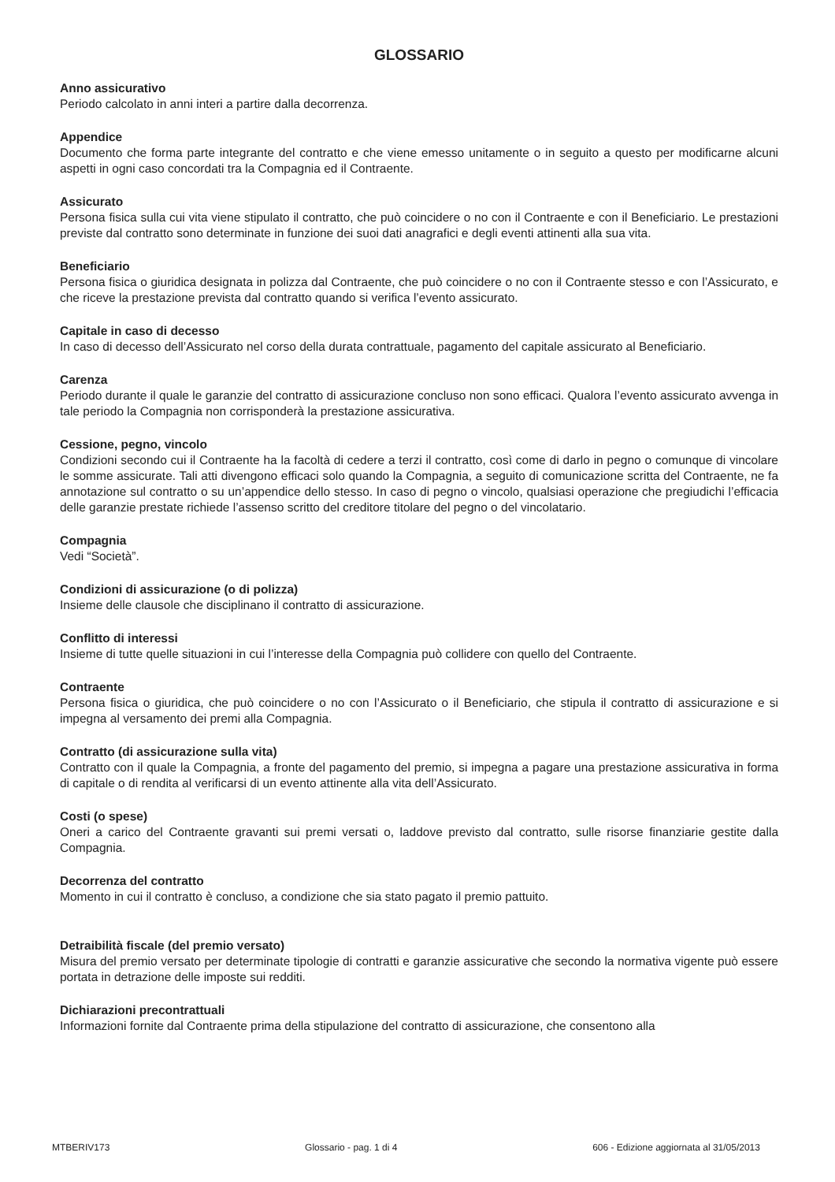GLOSSARIO
Anno assicurativo
Periodo calcolato in anni interi a partire dalla decorrenza.
Appendice
Documento che forma parte integrante del contratto e che viene emesso unitamente o in seguito a questo per modificarne alcuni aspetti in ogni caso concordati tra la Compagnia ed il Contraente.
Assicurato
Persona fisica sulla cui vita viene stipulato il contratto, che può coincidere o no con il Contraente e con il Beneficiario. Le prestazioni previste dal contratto sono determinate in funzione dei suoi dati anagrafici e degli eventi attinenti alla sua vita.
Beneficiario
Persona fisica o giuridica designata in polizza dal Contraente, che può coincidere o no con il Contraente stesso e con l’Assicurato, e che riceve la prestazione prevista dal contratto quando si verifica l’evento assicurato.
Capitale in caso di decesso
In caso di decesso dell’Assicurato nel corso della durata contrattuale, pagamento del capitale assicurato al Beneficiario.
Carenza
Periodo durante il quale le garanzie del contratto di assicurazione concluso non sono efficaci. Qualora l’evento assicurato avvenga in tale periodo la Compagnia non corrisponderà la prestazione assicurativa.
Cessione, pegno, vincolo
Condizioni secondo cui il Contraente ha la facoltà di cedere a terzi il contratto, così come di darlo in pegno o comunque di vincolare le somme assicurate. Tali atti divengono efficaci solo quando la Compagnia, a seguito di comunicazione scritta del Contraente, ne fa annotazione sul contratto o su un’appendice dello stesso. In caso di pegno o vincolo, qualsiasi operazione che pregiudichi l’efficacia delle garanzie prestate richiede l’assenso scritto del creditore titolare del pegno o del vincolatario.
Compagnia
Vedi “Società”.
Condizioni di assicurazione (o di polizza)
Insieme delle clausole che disciplinano il contratto di assicurazione.
Conflitto di interessi
Insieme di tutte quelle situazioni in cui l’interesse della Compagnia può collidere con quello del Contraente.
Contraente
Persona fisica o giuridica, che può coincidere o no con l’Assicurato o il Beneficiario, che stipula il contratto di assicurazione e si impegna al versamento dei premi alla Compagnia.
Contratto (di assicurazione sulla vita)
Contratto con il quale la Compagnia, a fronte del pagamento del premio, si impegna a pagare una prestazione assicurativa in forma di capitale o di rendita al verificarsi di un evento attinente alla vita dell’Assicurato.
Costi (o spese)
Oneri a carico del Contraente gravanti sui premi versati o, laddove previsto dal contratto, sulle risorse finanziarie gestite dalla Compagnia.
Decorrenza del contratto
Momento in cui il contratto è concluso, a condizione che sia stato pagato il premio pattuito.
Detraibilità fiscale (del premio versato)
Misura del premio versato per determinate tipologie di contratti e garanzie assicurative che secondo la normativa vigente può essere portata in detrazione delle imposte sui redditi.
Dichiarazioni precontrattuali
Informazioni fornite dal Contraente prima della stipulazione del contratto di assicurazione, che consentono alla
MTBERIV173 Glossario - pag. 1 di 4 606 - Edizione aggiornata al 31/05/2013